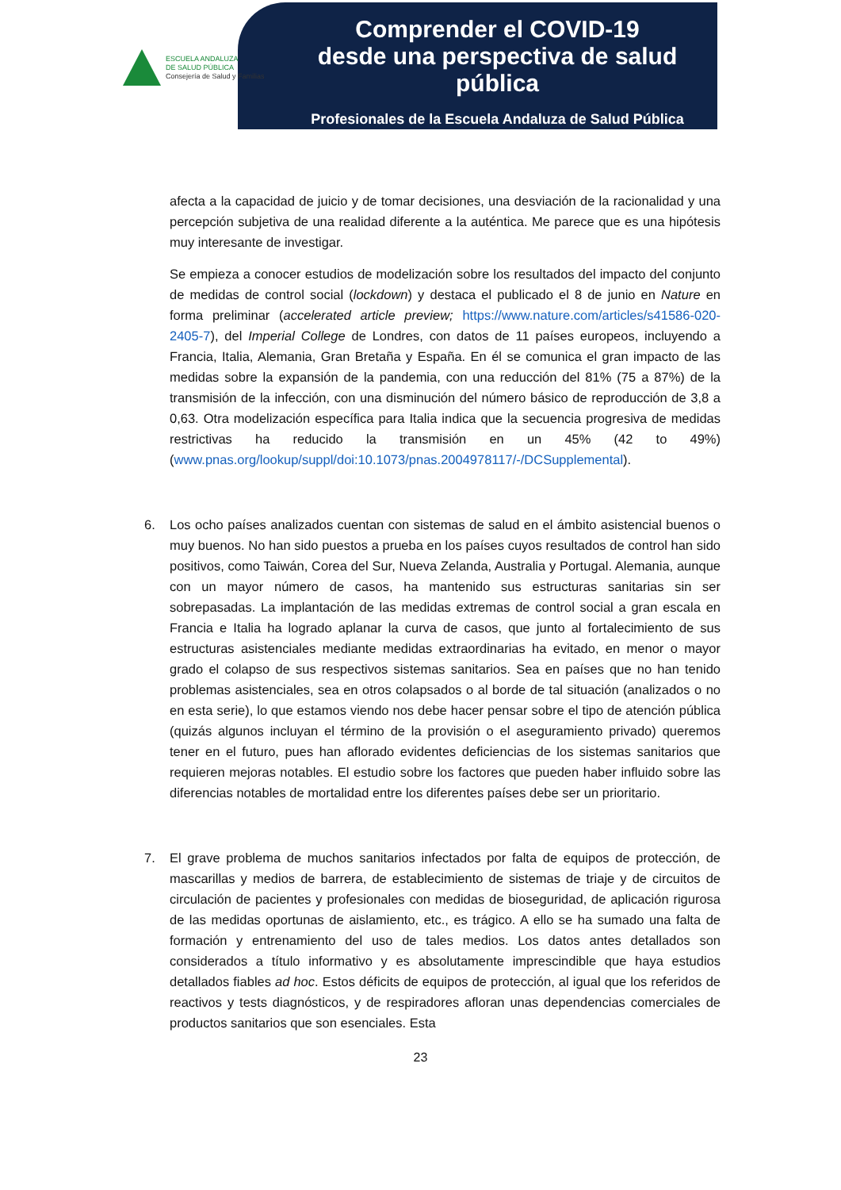ESCUELA ANDALUZA
DE SALUD PÚBLICA
Consejería de Salud y Familias
Comprender el COVID-19
desde una perspectiva de salud pública
Profesionales de la Escuela Andaluza de Salud Pública
afecta a la capacidad de juicio y de tomar decisiones, una desviación de la racionalidad y una percepción subjetiva de una realidad diferente a la auténtica. Me parece que es una hipótesis muy interesante de investigar.
Se empieza a conocer estudios de modelización sobre los resultados del impacto del conjunto de medidas de control social (lockdown) y destaca el publicado el 8 de junio en Nature en forma preliminar (accelerated article preview; https://www.nature.com/articles/s41586-020-2405-7), del Imperial College de Londres, con datos de 11 países europeos, incluyendo a Francia, Italia, Alemania, Gran Bretaña y España. En él se comunica el gran impacto de las medidas sobre la expansión de la pandemia, con una reducción del 81% (75 a 87%) de la transmisión de la infección, con una disminución del número básico de reproducción de 3,8 a 0,63. Otra modelización específica para Italia indica que la secuencia progresiva de medidas restrictivas ha reducido la transmisión en un 45% (42 to 49%) (www.pnas.org/lookup/suppl/doi:10.1073/pnas.2004978117/-/DCSupplemental).
6. Los ocho países analizados cuentan con sistemas de salud en el ámbito asistencial buenos o muy buenos. No han sido puestos a prueba en los países cuyos resultados de control han sido positivos, como Taiwán, Corea del Sur, Nueva Zelanda, Australia y Portugal. Alemania, aunque con un mayor número de casos, ha mantenido sus estructuras sanitarias sin ser sobrepasadas. La implantación de las medidas extremas de control social a gran escala en Francia e Italia ha logrado aplanar la curva de casos, que junto al fortalecimiento de sus estructuras asistenciales mediante medidas extraordinarias ha evitado, en menor o mayor grado el colapso de sus respectivos sistemas sanitarios. Sea en países que no han tenido problemas asistenciales, sea en otros colapsados o al borde de tal situación (analizados o no en esta serie), lo que estamos viendo nos debe hacer pensar sobre el tipo de atención pública (quizás algunos incluyan el término de la provisión o el aseguramiento privado) queremos tener en el futuro, pues han aflorado evidentes deficiencias de los sistemas sanitarios que requieren mejoras notables. El estudio sobre los factores que pueden haber influido sobre las diferencias notables de mortalidad entre los diferentes países debe ser un prioritario.
7. El grave problema de muchos sanitarios infectados por falta de equipos de protección, de mascarillas y medios de barrera, de establecimiento de sistemas de triaje y de circuitos de circulación de pacientes y profesionales con medidas de bioseguridad, de aplicación rigurosa de las medidas oportunas de aislamiento, etc., es trágico. A ello se ha sumado una falta de formación y entrenamiento del uso de tales medios. Los datos antes detallados son considerados a título informativo y es absolutamente imprescindible que haya estudios detallados fiables ad hoc. Estos déficits de equipos de protección, al igual que los referidos de reactivos y tests diagnósticos, y de respiradores afloran unas dependencias comerciales de productos sanitarios que son esenciales. Esta
23